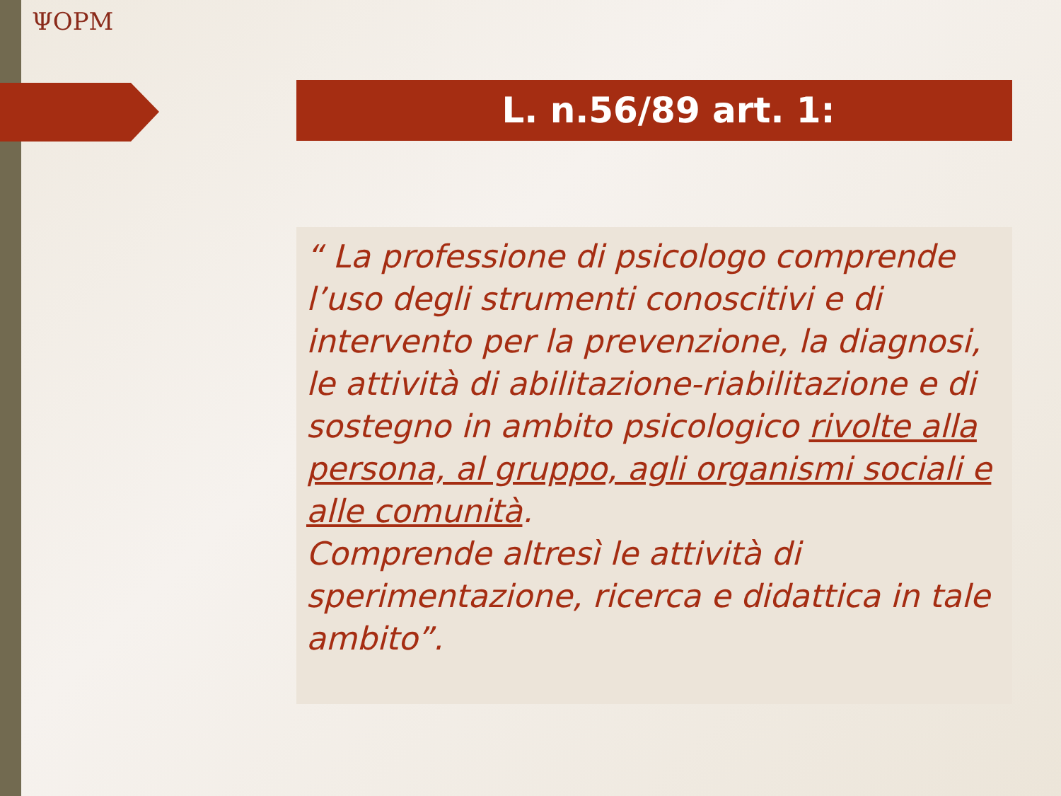ΨOPM
L. n.56/89 art. 1:
“ La professione di psicologo comprende l’uso degli strumenti conoscitivi e di intervento per la prevenzione, la diagnosi, le attività di abilitazione-riabilitazione e di sostegno in ambito psicologico rivolte alla persona, al gruppo, agli organismi sociali e alle comunità.
Comprende altresì le attività di sperimentazione, ricerca e didattica in tale ambito”.